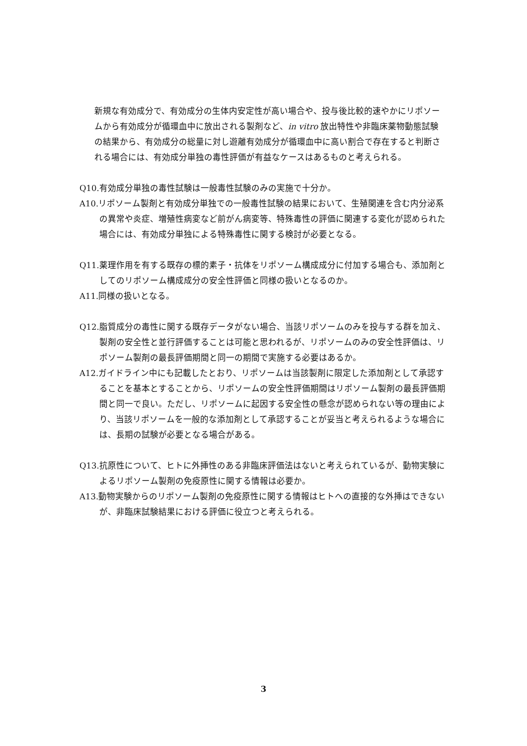新規な有効成分で、有効成分の生体内安定性が高い場合や、投与後比較的速やかにリポソームから有効成分が循環血中に放出される製剤など、in vitro 放出特性や非臨床薬物動態試験の結果から、有効成分の総量に対し遊離有効成分が循環血中に高い割合で存在すると判断される場合には、有効成分単独の毒性評価が有益なケースはあるものと考えられる。
Q10.有効成分単独の毒性試験は一般毒性試験のみの実施で十分か。
A10.リポソーム製剤と有効成分単独での一般毒性試験の結果において、生殖関連を含む内分泌系の異常や炎症、増殖性病変など前がん病変等、特殊毒性の評価に関連する変化が認められた場合には、有効成分単独による特殊毒性に関する検討が必要となる。
Q11.薬理作用を有する既存の標的素子・抗体をリポソーム構成成分に付加する場合も、添加剤としてのリポソーム構成成分の安全性評価と同様の扱いとなるのか。
A11.同様の扱いとなる。
Q12.脂質成分の毒性に関する既存データがない場合、当該リポソームのみを投与する群を加え、製剤の安全性と並行評価することは可能と思われるが、リポソームのみの安全性評価は、リポソーム製剤の最長評価期間と同一の期間で実施する必要はあるか。
A12.ガイドライン中にも記載したとおり、リポソームは当該製剤に限定した添加剤として承認することを基本とすることから、リポソームの安全性評価期間はリポソーム製剤の最長評価期間と同一で良い。ただし、リポソームに起因する安全性の懸念が認められない等の理由により、当該リポソームを一般的な添加剤として承認することが妥当と考えられるような場合には、長期の試験が必要となる場合がある。
Q13.抗原性について、ヒトに外挿性のある非臨床評価法はないと考えられているが、動物実験によるリポソーム製剤の免疫原性に関する情報は必要か。
A13.動物実験からのリポソーム製剤の免疫原性に関する情報はヒトへの直接的な外挿はできないが、非臨床試験結果における評価に役立つと考えられる。
3